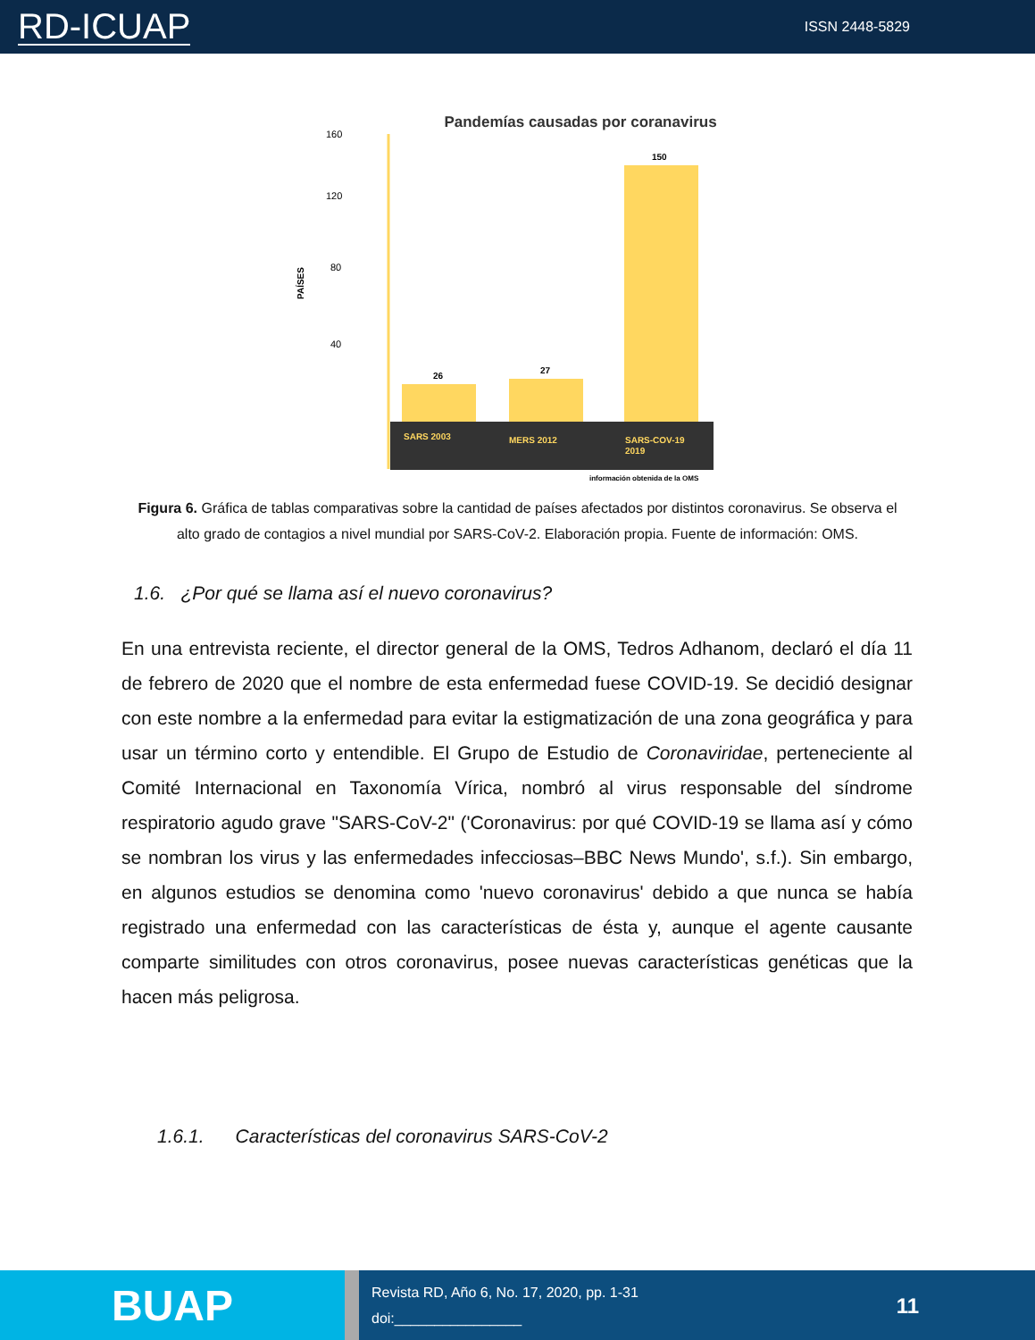RD-ICUAP ISSN 2448-5829
Pandemías causadas por coranavirus
160
120
80
40
PAÍSES
26
27
150
SARS 2003
MERS 2012
SARS-COV-19
2019
información obtenida de la OMS
Figura 6. Gráfica de tablas comparativas sobre la cantidad de países afectados por distintos coronavirus. Se observa el alto grado de contagios a nivel mundial por SARS-CoV-2. Elaboración propia. Fuente de información: OMS.
1.6. ¿Por qué se llama así el nuevo coronavirus?
En una entrevista reciente, el director general de la OMS, Tedros Adhanom, declaró el día 11 de febrero de 2020 que el nombre de esta enfermedad fuese COVID-19. Se decidió designar con este nombre a la enfermedad para evitar la estigmatización de una zona geográfica y para usar un término corto y entendible. El Grupo de Estudio de Coronaviridae, perteneciente al Comité Internacional en Taxonomía Vírica, nombró al virus responsable del síndrome respiratorio agudo grave "SARS-CoV-2" ('Coronavirus: por qué COVID-19 se llama así y cómo se nombran los virus y las enfermedades infecciosas–BBC News Mundo', s.f.). Sin embargo, en algunos estudios se denomina como 'nuevo coronavirus' debido a que nunca se había registrado una enfermedad con las características de ésta y, aunque el agente causante comparte similitudes con otros coronavirus, posee nuevas características genéticas que la hacen más peligrosa.
1.6.1. Características del coronavirus SARS-CoV-2
BUAP
Revista RD, Año 6, No. 17, 2020, pp. 1-31
doi:________________
11